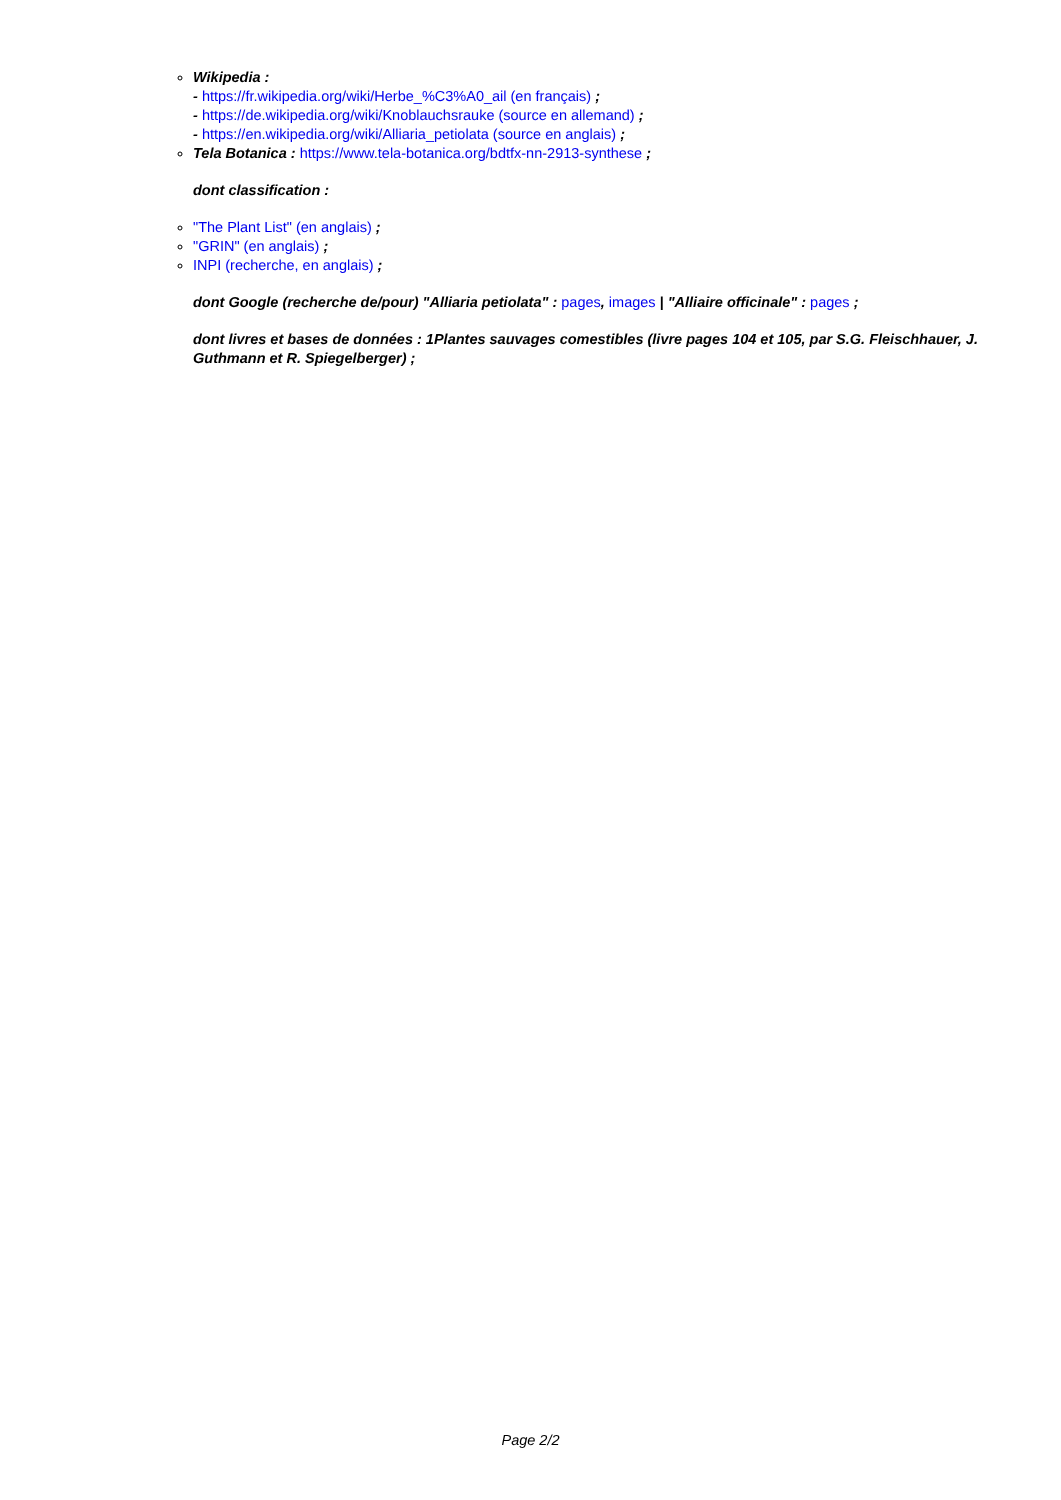Wikipedia :
- https://fr.wikipedia.org/wiki/Herbe_%C3%A0_ail (en français) ;
- https://de.wikipedia.org/wiki/Knoblauchsrauke (source en allemand) ;
- https://en.wikipedia.org/wiki/Alliaria_petiolata (source en anglais) ;
Tela Botanica : https://www.tela-botanica.org/bdtfx-nn-2913-synthese ;
dont classification :
"The Plant List" (en anglais) ;
"GRIN" (en anglais) ;
INPI (recherche, en anglais) ;
dont Google (recherche de/pour) "Alliaria petiolata" : pages, images | "Alliaire officinale" : pages ;
dont livres et bases de données : 1Plantes sauvages comestibles (livre pages 104 et 105, par S.G. Fleischhauer, J. Guthmann et R. Spiegelberger) ;
Page 2/2